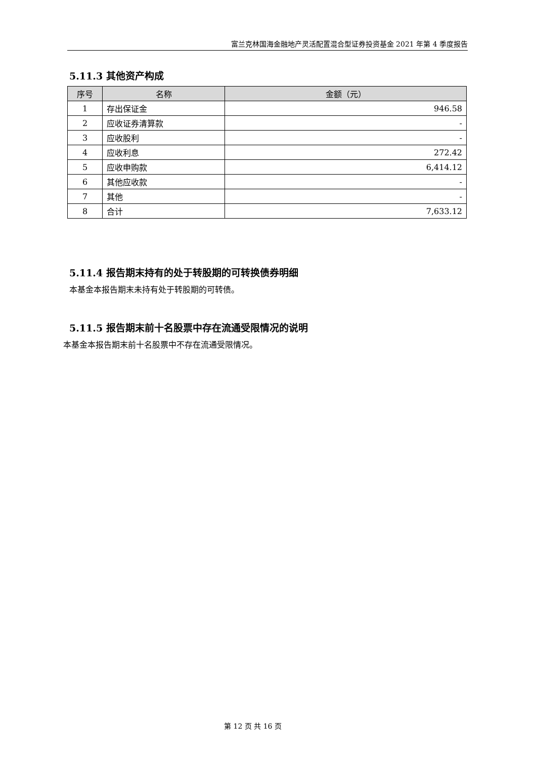富兰克林国海金融地产灵活配置混合型证券投资基金 2021 年第 4 季度报告
5.11.3 其他资产构成
| 序号 | 名称 | 金额（元） |
| --- | --- | --- |
| 1 | 存出保证金 | 946.58 |
| 2 | 应收证券清算款 | - |
| 3 | 应收股利 | - |
| 4 | 应收利息 | 272.42 |
| 5 | 应收申购款 | 6,414.12 |
| 6 | 其他应收款 | - |
| 7 | 其他 | - |
| 8 | 合计 | 7,633.12 |
5.11.4 报告期末持有的处于转股期的可转换债券明细
本基金本报告期末未持有处于转股期的可转债。
5.11.5 报告期末前十名股票中存在流通受限情况的说明
本基金本报告期末前十名股票中不存在流通受限情况。
第 12 页 共 16 页